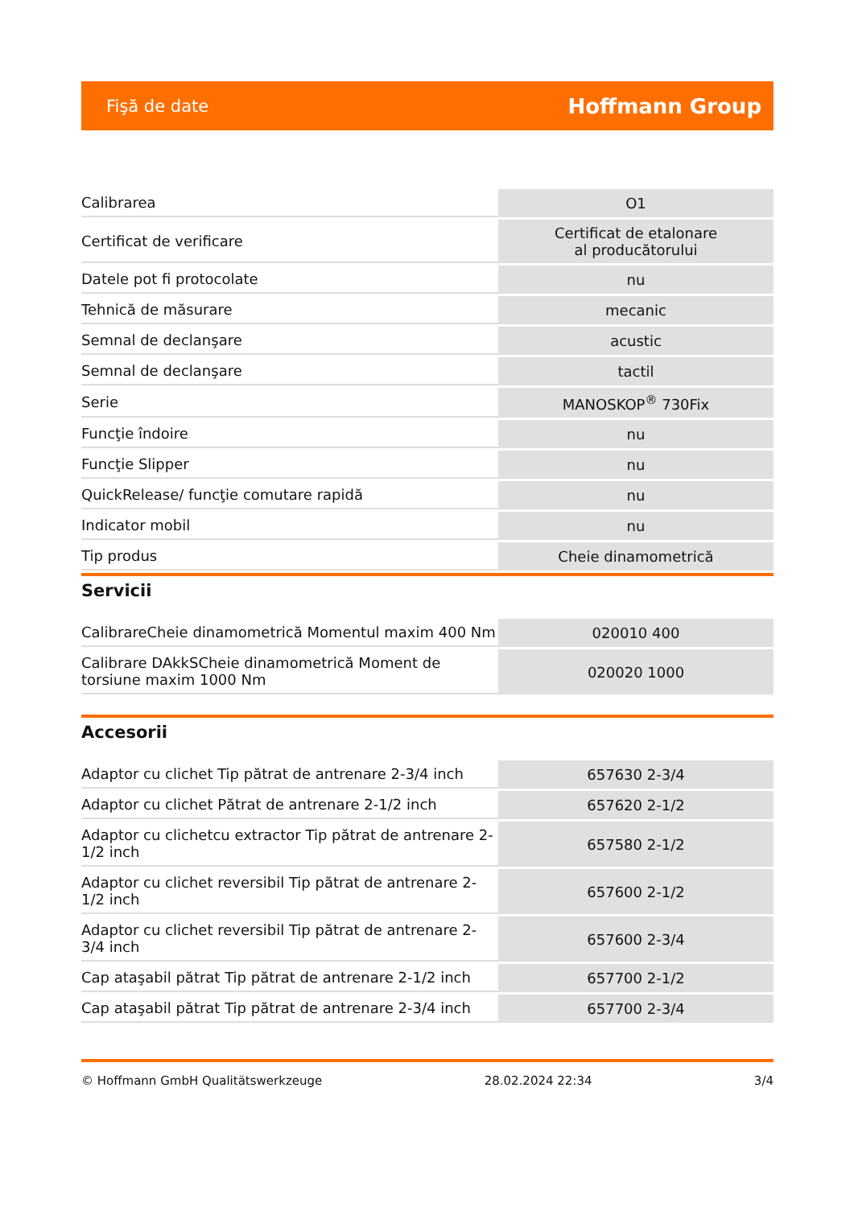Fişă de date Hoffmann Group
| Calibrarea | O1 |
| Certificat de verificare | Certificat de etalonare al producătorului |
| Datele pot fi protocolate | nu |
| Tehnică de măsurare | mecanic |
| Semnal de declanşare | acustic |
| Semnal de declanşare | tactil |
| Serie | MANOSKOP<sup>®</sup> 730Fix |
| Funcţie îndoire | nu |
| Funcţie Slipper | nu |
| QuickRelease/ funcţie comutare rapidă | nu |
| Indicator mobil | nu |
| Tip produs | Cheie dinamometrică |
Servicii
| CalibrareCheie dinamometrică Momentul maxim 400 Nm | 020010 400 |
| Calibrare DAkkSCheie dinamometrică Moment de torsiune maxim 1000 Nm | 020020 1000 |
Accesorii
| Adaptor cu clichet Tip pătrat de antrenare 2-3/4 inch | 657630 2-3/4 |
| Adaptor cu clichet Pătrat de antrenare 2-1/2 inch | 657620 2-1/2 |
| Adaptor cu clichetcu extractor Tip pătrat de antrenare 2-1/2 inch | 657580 2-1/2 |
| Adaptor cu clichet reversibil Tip pătrat de antrenare 2-1/2 inch | 657600 2-1/2 |
| Adaptor cu clichet reversibil Tip pătrat de antrenare 2-3/4 inch | 657600 2-3/4 |
| Cap ataşabil pătrat Tip pătrat de antrenare 2-1/2 inch | 657700 2-1/2 |
| Cap ataşabil pătrat Tip pătrat de antrenare 2-3/4 inch | 657700 2-3/4 |
© Hoffmann GmbH Qualitätswerkzeuge 28.02.2024 22:34 3/4